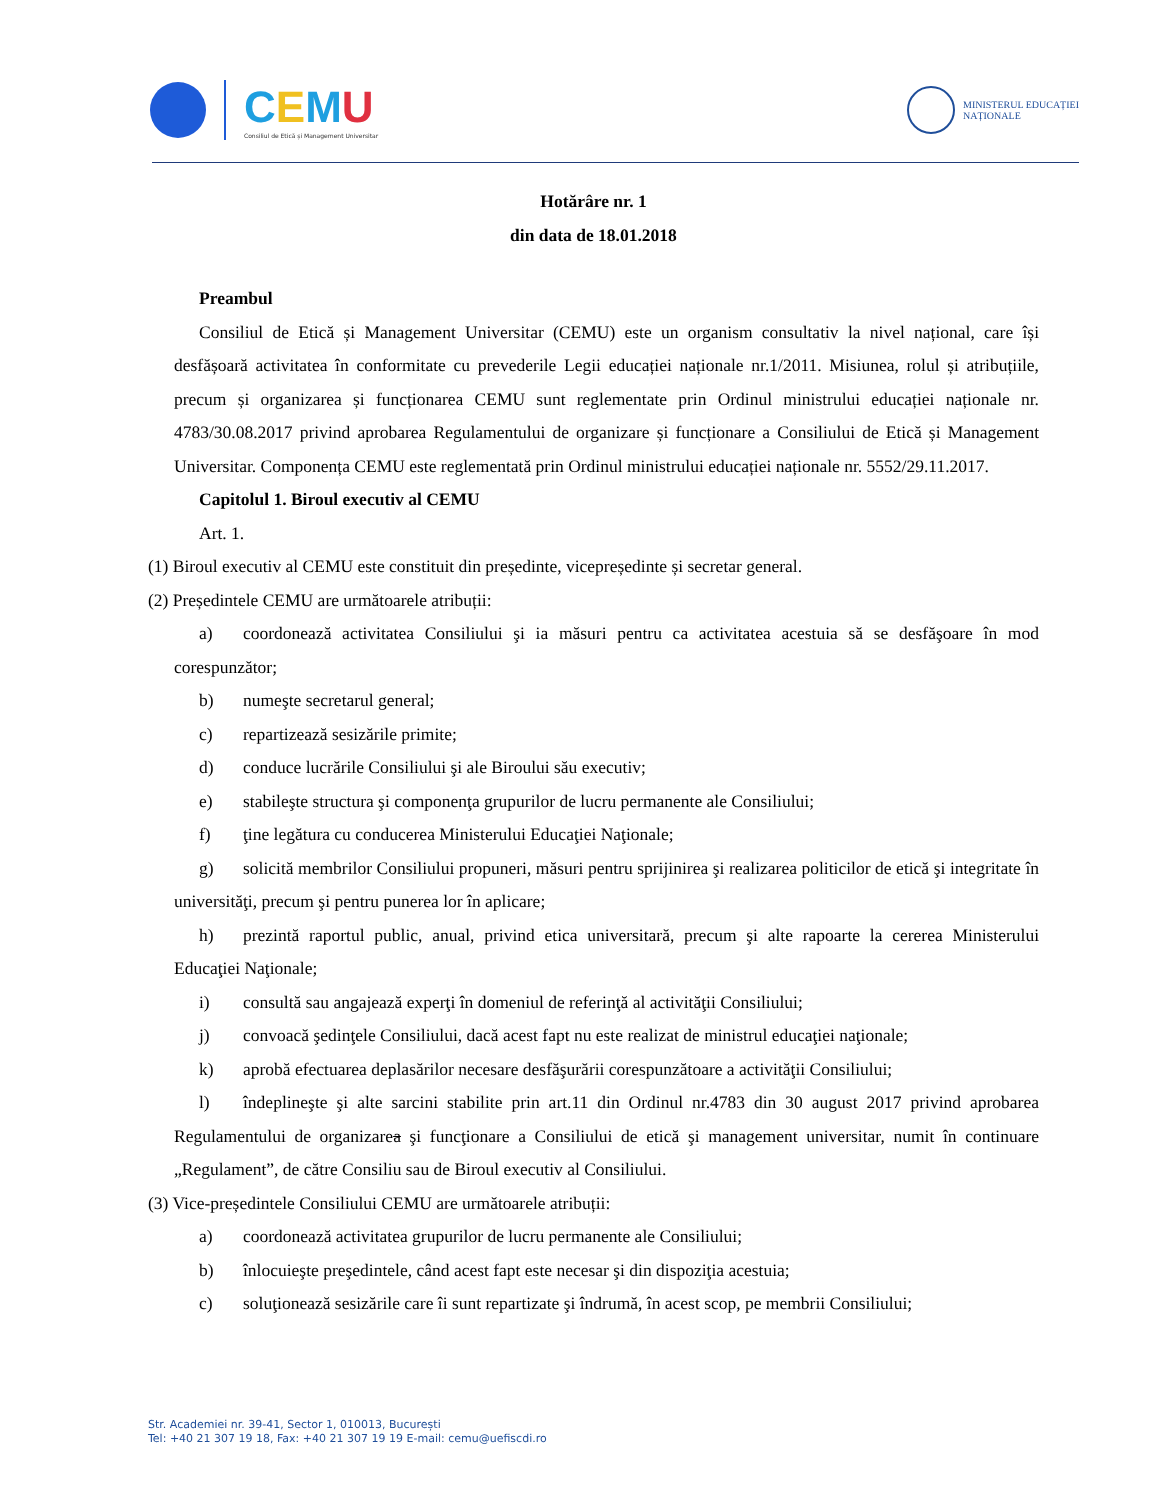CEMU
Consiliul de Etică și Management Universitar
MINISTERUL EDUCAȚIEI
NAȚIONALE
Hotărâre nr. 1
din data de 18.01.2018
Preambul
Consiliul de Etică și Management Universitar (CEMU) este un organism consultativ la nivel național, care își desfășoară activitatea în conformitate cu prevederile Legii educației naționale nr.1/2011. Misiunea, rolul și atribuțiile, precum și organizarea și funcționarea CEMU sunt reglementate prin Ordinul ministrului educației naționale nr. 4783/30.08.2017 privind aprobarea Regulamentului de organizare și funcționare a Consiliului de Etică și Management Universitar. Componența CEMU este reglementată prin Ordinul ministrului educației naționale nr. 5552/29.11.2017.
Capitolul 1. Biroul executiv al CEMU
Art. 1.
(1) Biroul executiv al CEMU este constituit din președinte, vicepreședinte și secretar general.
(2) Președintele CEMU are următoarele atribuții:
a) coordonează activitatea Consiliului şi ia măsuri pentru ca activitatea acestuia să se desfăşoare în mod corespunzător;
b) numeşte secretarul general;
c) repartizează sesizările primite;
d) conduce lucrările Consiliului şi ale Biroului său executiv;
e) stabileşte structura şi componenţa grupurilor de lucru permanente ale Consiliului;
f) ţine legătura cu conducerea Ministerului Educaţiei Naţionale;
g) solicită membrilor Consiliului propuneri, măsuri pentru sprijinirea şi realizarea politicilor de etică şi integritate în universităţi, precum şi pentru punerea lor în aplicare;
h) prezintă raportul public, anual, privind etica universitară, precum şi alte rapoarte la cererea Ministerului Educaţiei Naţionale;
i) consultă sau angajează experţi în domeniul de referinţă al activităţii Consiliului;
j) convoacă şedinţele Consiliului, dacă acest fapt nu este realizat de ministrul educaţiei naţionale;
k) aprobă efectuarea deplasărilor necesare desfăşurării corespunzătoare a activităţii Consiliului;
l) îndeplineşte şi alte sarcini stabilite prin art.11 din Ordinul nr.4783 din 30 august 2017 privind aprobarea Regulamentului de organizarea şi funcţionare a Consiliului de etică şi management universitar, numit în continuare „Regulament”, de către Consiliu sau de Biroul executiv al Consiliului.
(3) Vice-președintele Consiliului CEMU are următoarele atribuții:
a) coordonează activitatea grupurilor de lucru permanente ale Consiliului;
b) înlocuieşte preşedintele, când acest fapt este necesar şi din dispoziţia acestuia;
c) soluţionează sesizările care îi sunt repartizate şi îndrumă, în acest scop, pe membrii Consiliului;
Str. Academiei nr. 39-41, Sector 1, 010013, București
Tel: +40 21 307 19 18, Fax: +40 21 307 19 19 E-mail: cemu@uefiscdi.ro